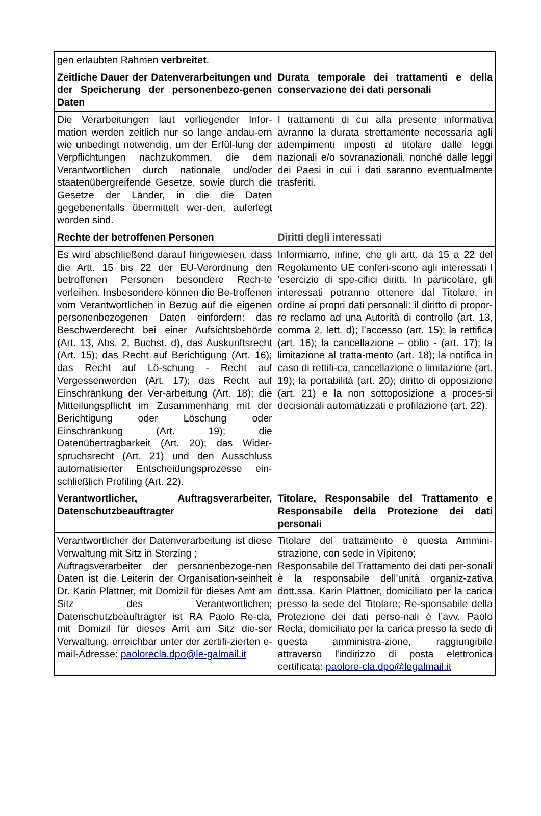| gen erlaubten Rahmen verbreitet . | |
| Zeitliche Dauer der Datenverarbeitungen und der Speicherung der personenbezo-genen Daten | Durata temporale dei trattamenti e della conservazione dei dati personali |
| Die Verarbeitungen laut vorliegender Infor-mation werden zeitlich nur so lange andau-ern wie unbedingt notwendig, um der Erfül-lung der Verpflichtungen nachzukommen, die dem Verantwortlichen durch nationale und/oder staatenübergreifende Gesetze, sowie durch die Gesetze der Länder, in die die Daten gegebenenfalls übermittelt wer-den, auferlegt worden sind. | I trattamenti di cui alla presente informativa avranno la durata strettamente necessaria agli adempimenti imposti al titolare dalle leggi nazionali e/o sovranazionali, nonché dalle leggi dei Paesi in cui i dati saranno eventualmente trasferiti. |
| Rechte der betroffenen Personen | Diritti degli interessati |
| Es wird abschließend darauf hingewiesen, dass die Artt. 15 bis 22 der EU-Verordnung den betroffenen Personen besondere Rech-te verleihen. Insbesondere können die Be-troffenen vom Verantwortlichen in Bezug auf die eigenen personenbezogenen Daten einfordern: das Beschwerderecht bei einer Aufsichtsbehörde (Art. 13, Abs. 2, Buchst. d), das Auskunftsrecht (Art. 15); das Recht auf Berichtigung (Art. 16); das Recht auf Lö-schung - Recht auf Vergessenwerden (Art. 17); das Recht auf Einschränkung der Ver-arbeitung (Art. 18); die Mitteilungspflicht im Zusammenhang mit der Berichtigung oder Löschung oder Einschränkung (Art. 19); die Datenübertragbarkeit (Art. 20); das Wider-spruchsrecht (Art. 21) und den Ausschluss automatisierter Entscheidungsprozesse ein-schließlich Profiling (Art. 22). | Informiamo, infine, che gli artt. da 15 a 22 del Regolamento UE conferi-scono agli interessati l 'esercizio di spe-cifici diritti. In particolare, gli interessati potranno ottenere dal Titolare, in ordine ai propri dati personali: il diritto di propor-re reclamo ad una Autorità di controllo (art. 13, comma 2, lett. d); l’accesso (art. 15); la rettifica (art. 16); la cancellazione – oblio - (art. 17); la limitazione al tratta-mento (art. 18); la notifica in caso di rettifi-ca, cancellazione o limitazione (art. 19); la portabilità (art. 20); diritto di opposizione (art. 21) e la non sottoposizione a proces-si decisionali automatizzati e profilazione (art. 22). |
| Verantwortlicher, Auftragsverarbeiter, Datenschutzbeauftragter | Titolare, Responsabile del Trattamento e Responsabile della Protezione dei dati personali |
| Verantwortlicher der Datenverarbeitung ist diese Verwaltung mit Sitz in Sterzing ; Auftragsverarbeiter der personenbezoge-nen Daten ist die Leiterin der Organisation-seinheit Dr. Karin Plattner, mit Domizil für dieses Amt am Sitz des Verantwortlichen; Datenschutzbeauftragter ist RA Paolo Re-cla, mit Domizil für dieses Amt am Sitz die-ser Verwaltung, erreichbar unter der zertifi-zierten e-mail-Adresse: paolorecla.dpo@le-galmail.it | Titolare del trattamento è questa Ammini-strazione, con sede in Vipiteno; Responsabile del Trattamento dei dati per-sonali è la responsabile dell’unità organiz-zativa dott.ssa. Karin Plattner, domiciliato per la carica presso la sede del Titolare; Re-sponsabile della Protezione dei dati perso-nali è l’avv. Paolo Recla, domiciliato per la carica presso la sede di questa amministra-zione, raggiungibile attraverso l'indirizzo di posta elettronica certificata: paolore-cla.dpo@legalmail.it |